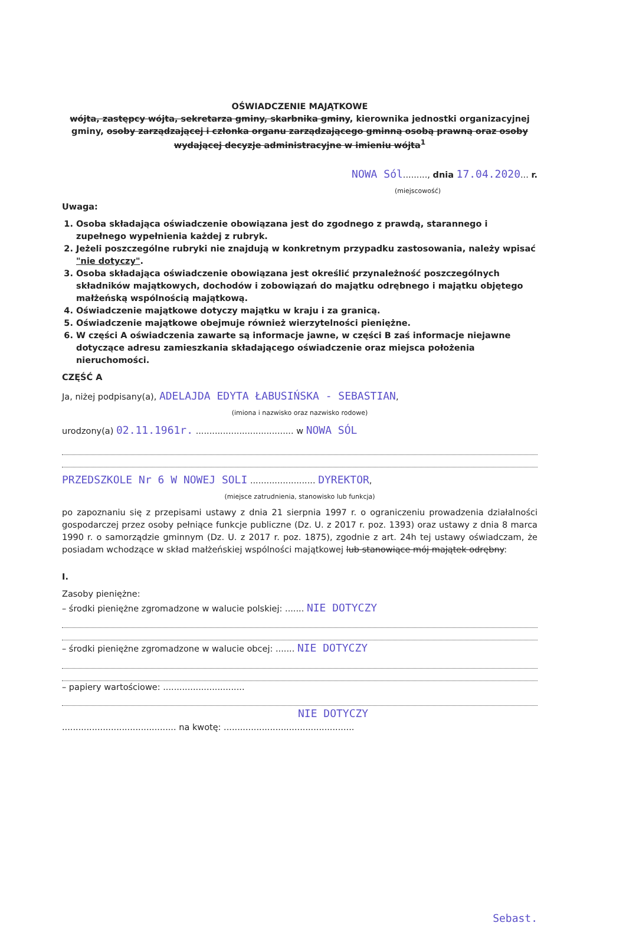OŚWIADCZENIE MAJĄTKOWE
wójta, zastępcy wójta, sekretarza gminy, skarbnika gminy, kierownika jednostki organizacyjnej gminy, osoby zarządzającej i członka organu zarządzającego gminną osobą prawną oraz osoby wydającej decyzje administracyjne w imieniu wójta<sup>1</sup>
NOWA Sól........., dnia 17.04.2020... r.
(miejscowość)
Uwaga:
1. Osoba składająca oświadczenie obowiązana jest do zgodnego z prawdą, starannego i zupełnego wypełnienia każdej z rubryk.
2. Jeżeli poszczególne rubryki nie znajdują w konkretnym przypadku zastosowania, należy wpisać "nie dotyczy".
3. Osoba składająca oświadczenie obowiązana jest określić przynależność poszczególnych składników majątkowych, dochodów i zobowiązań do majątku odrębnego i majątku objętego małżeńską wspólnością majątkową.
4. Oświadczenie majątkowe dotyczy majątku w kraju i za granicą.
5. Oświadczenie majątkowe obejmuje również wierzytelności pieniężne.
6. W części A oświadczenia zawarte są informacje jawne, w części B zaś informacje niejawne dotyczące adresu zamieszkania składającego oświadczenie oraz miejsca położenia nieruchomości.
CZĘŚĆ A
Ja, niżej podpisany(a), ADELAJDA EDYTA ŁABUSIŃSKA - SEBASTIAN,
(imiona i nazwisko oraz nazwisko rodowe)
urodzony(a) 02.11.1961r. .................................... w NOWA SÓL
PRZEDSZKOLE Nr 6 W NOWEJ SOLI ........................ DYREKTOR,
(miejsce zatrudnienia, stanowisko lub funkcja)
po zapoznaniu się z przepisami ustawy z dnia 21 sierpnia 1997 r. o ograniczeniu prowadzenia działalności gospodarczej przez osoby pełniące funkcje publiczne (Dz. U. z 2017 r. poz. 1393) oraz ustawy z dnia 8 marca 1990 r. o samorządzie gminnym (Dz. U. z 2017 r. poz. 1875), zgodnie z art. 24h tej ustawy oświadczam, że posiadam wchodzące w skład małżeńskiej wspólności majątkowej lub stanowiące mój majątek odrębny:
I.
Zasoby pieniężne:
– środki pieniężne zgromadzone w walucie polskiej: ....... NIE DOTYCZY
– środki pieniężne zgromadzone w walucie obcej: ....... NIE DOTYCZY
– papiery wartościowe: ..............................
NIE DOTYCZY
.......................................... na kwotę: ................................................
Sebast.